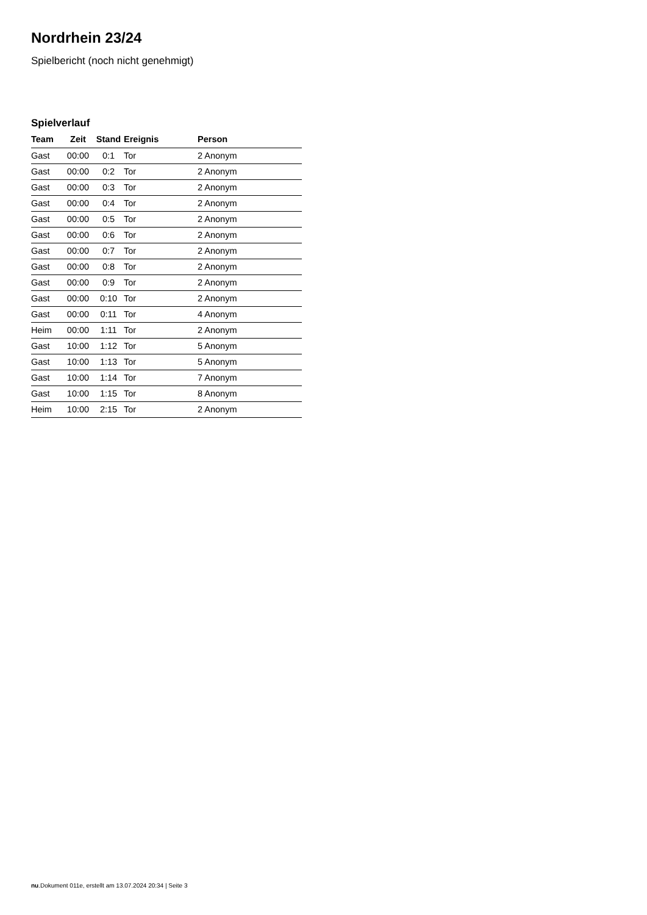Nordrhein 23/24
Spielbericht (noch nicht genehmigt)
Spielverlauf
| Team | Zeit | Stand | Ereignis | Person |
| --- | --- | --- | --- | --- |
| Gast | 00:00 | 0:1 | Tor | 2 Anonym |
| Gast | 00:00 | 0:2 | Tor | 2 Anonym |
| Gast | 00:00 | 0:3 | Tor | 2 Anonym |
| Gast | 00:00 | 0:4 | Tor | 2 Anonym |
| Gast | 00:00 | 0:5 | Tor | 2 Anonym |
| Gast | 00:00 | 0:6 | Tor | 2 Anonym |
| Gast | 00:00 | 0:7 | Tor | 2 Anonym |
| Gast | 00:00 | 0:8 | Tor | 2 Anonym |
| Gast | 00:00 | 0:9 | Tor | 2 Anonym |
| Gast | 00:00 | 0:10 | Tor | 2 Anonym |
| Gast | 00:00 | 0:11 | Tor | 4 Anonym |
| Heim | 00:00 | 1:11 | Tor | 2 Anonym |
| Gast | 10:00 | 1:12 | Tor | 5 Anonym |
| Gast | 10:00 | 1:13 | Tor | 5 Anonym |
| Gast | 10:00 | 1:14 | Tor | 7 Anonym |
| Gast | 10:00 | 1:15 | Tor | 8 Anonym |
| Heim | 10:00 | 2:15 | Tor | 2 Anonym |
nu.Dokument 011e, erstellt am 13.07.2024 20:34 | Seite 3